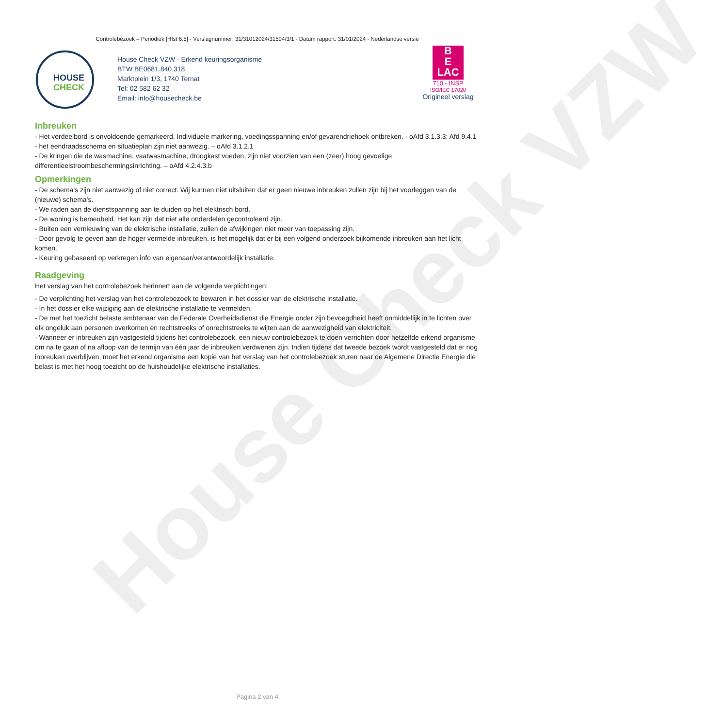House Check VZW
Controlebezoek – Periodiek [Hfst 6.5] - Verslagnummer: 31/31012024/31594/3/1 - Datum rapport: 31/01/2024 - Nederlandse versie
HOUSE
CHECK
House Check VZW - Erkend keuringsorganisme
BTW BE0681.840.318
Marktplein 1/3, 1740 Ternat
Tel: 02 582 62 32
Email: info@housecheck.be
B
E
LAC
710 - INSP
ISO/IEC 17020
Origineel verslag
Inbreuken
- Het verdeelbord is onvoldoende gemarkeerd. Individuele markering, voedingsspanning en/of gevarendriehoek ontbreken. - oAfd 3.1.3.3; Afd 9.4.1
- het eendraadsschema en situatieplan zijn niet aanwezig. – oAfd 3.1.2.1
- De kringen die de wasmachine, vaatwasmachine, droogkast voeden, zijn niet voorzien van een (zeer) hoog gevoelige differentieelstroombeschermingsinrichting. – oAfd 4.2.4.3.b
Opmerkingen
- De schema’s zijn niet aanwezig of niet correct. Wij kunnen niet uitsluiten dat er geen nieuwe inbreuken zullen zijn bij het voorleggen van de (nieuwe) schema’s.
- We raden aan de dienstspanning aan te duiden op het elektrisch bord.
- De woning is bemeubeld. Het kan zijn dat niet alle onderdelen gecontroleerd zijn.
- Buiten een vernieuwing van de elektrische installatie, zullen de afwijkingen niet meer van toepassing zijn.
- Door gevolg te geven aan de hoger vermelde inbreuken, is het mogelijk dat er bij een volgend onderzoek bijkomende inbreuken aan het licht komen.
- Keuring gebaseerd op verkregen info van eigenaar/verantwoordelijk installatie.
Raadgeving
Het verslag van het controlebezoek herinnert aan de volgende verplichtingen:
- De verplichting het verslag van het controlebezoek te bewaren in het dossier van de elektrische installatie.
- In het dossier elke wijziging aan de elektrische installatie te vermelden.
- De met het toezicht belaste ambtenaar van de Federale Overheidsdienst die Energie onder zijn bevoegdheid heeft onmiddellijk in te lichten over elk ongeluk aan personen overkomen en rechtstreeks of onrechtstreeks te wijten aan de aanwezigheid van elektriciteit.
- Wanneer er inbreuken zijn vastgesteld tijdens het controlebezoek, een nieuw controlebezoek te doen verrichten door hetzelfde erkend organisme om na te gaan of na afloop van de termijn van één jaar de inbreuken verdwenen zijn. Indien tijdens dat tweede bezoek wordt vastgesteld dat er nog inbreuken overblijven, moet het erkend organisme een kopie van het verslag van het controlebezoek sturen naar de Algemene Directie Energie die belast is met het hoog toezicht op de huishoudelijke elektrische installaties.
Pagina 2 van 4